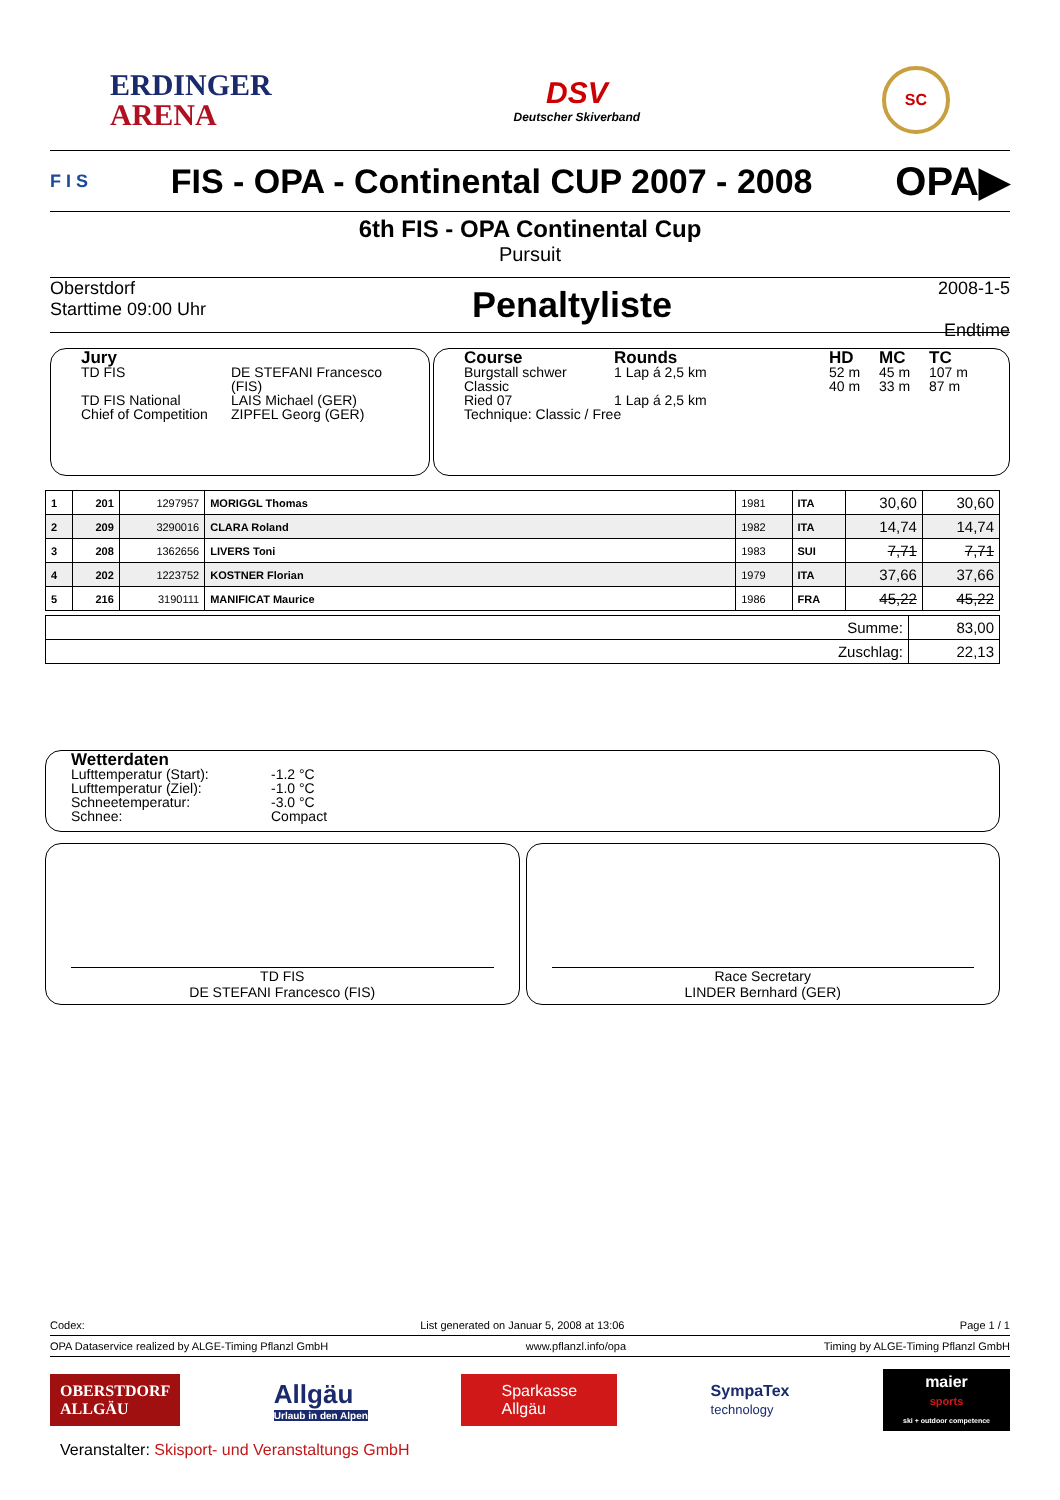ERDINGER
ARENA
DSV
Deutscher Skiverband
SC
F I S
FIS - OPA - Continental CUP 2007 - 2008
OPA▶
6th FIS - OPA Continental Cup
Pursuit
Oberstdorf
Starttime 09:00 Uhr
Penaltyliste
2008-1-5
Endtime
Jury
TD FIS DE STEFANI Francesco (FIS) TD FIS National LAIS Michael (GER) Chief of Competition ZIPFEL Georg (GER)
Course Rounds HD MC TC Burgstall schwer 1 Lap á 2,5 km 52 m 45 m 107 m Classic 40 m 33 m 87 m Ried 07 1 Lap á 2,5 km
Technique: Classic / Free
| 1 | 201 | 1297957 | MORIGGL Thomas | 1981 | ITA | 30,60 | 30,60 |
| 2 | 209 | 3290016 | CLARA Roland | 1982 | ITA | 14,74 | 14,74 |
| 3 | 208 | 1362656 | LIVERS Toni | 1983 | SUI | 7,71 | 7,71 |
| 4 | 202 | 1223752 | KOSTNER Florian | 1979 | ITA | 37,66 | 37,66 |
| 5 | 216 | 3190111 | MANIFICAT Maurice | 1986 | FRA | 45,22 | 45,22 |
| Summe: | 83,00 |
| Zuschlag: | 22,13 |
Wetterdaten
Lufttemperatur (Start): -1.2 °C Lufttemperatur (Ziel): -1.0 °C Schneetemperatur: -3.0 °C Schnee: Compact
TD FIS
DE STEFANI Francesco (FIS)
Race Secretary
LINDER Bernhard (GER)
Codex: List generated on Januar 5, 2008 at 13:06 Page 1 / 1
OPA Dataservice realized by ALGE-Timing Pflanzl GmbH www.pflanzl.info/opa Timing by ALGE-Timing Pflanzl GmbH
OBERSTDORF
ALLGÄU
Allgäu
Urlaub in den Alpen
Sparkasse
Allgäu
SympaTex
technology
maier
sports
ski + outdoor competence
Veranstalter: Skisport- und Veranstaltungs GmbH